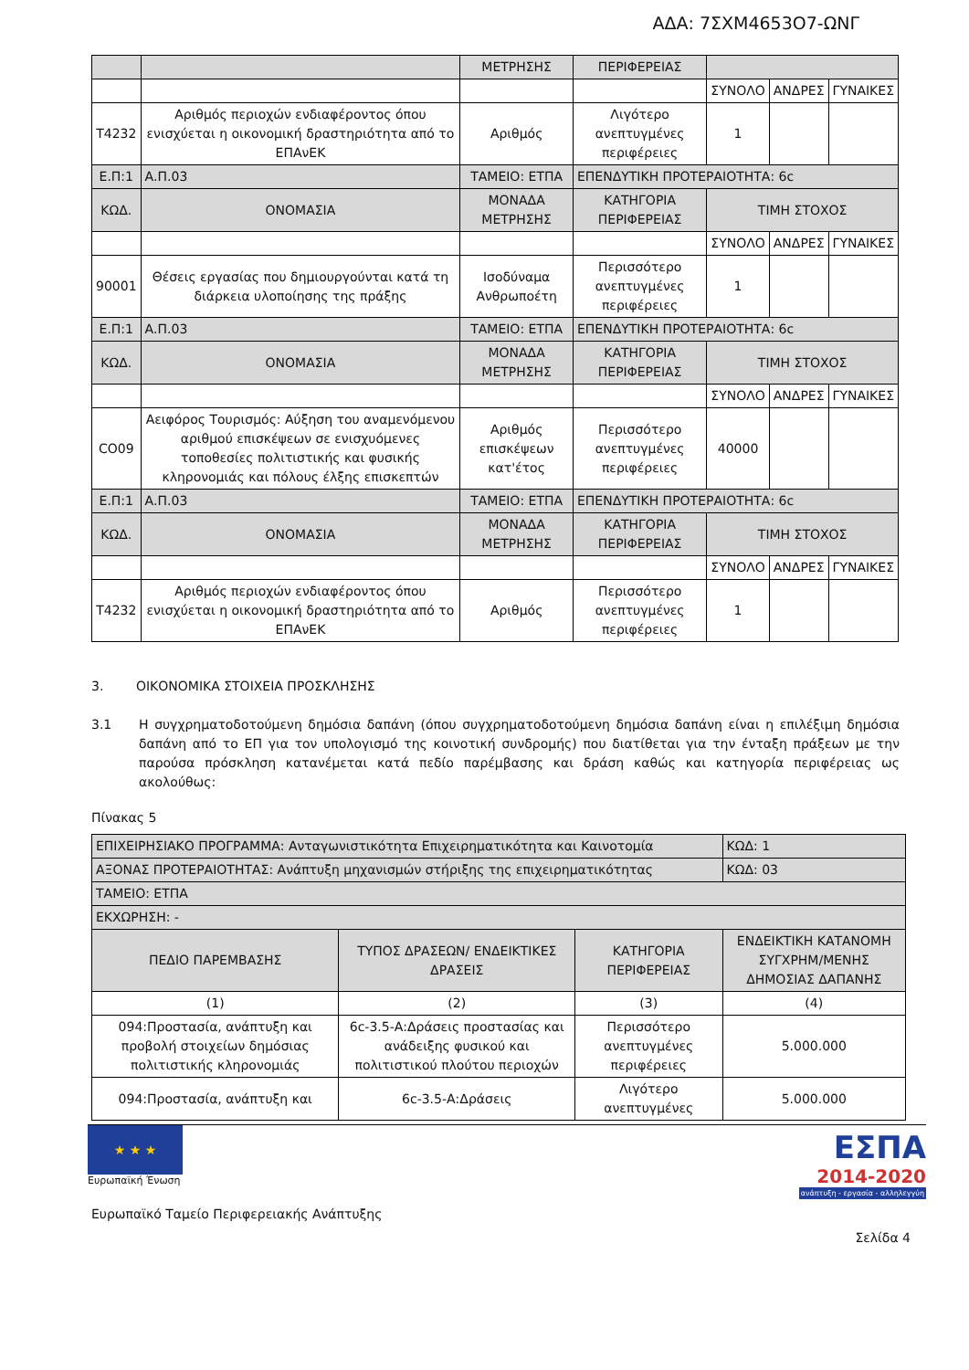ΑΔΑ: 7ΣΧΜ4653Ο7-ΩΝΓ
| | | ΜΕΤΡΗΣΗΣ | ΠΕΡΙΦΕΡΕΙΑΣ | | | |
| | | | | ΣΥΝΟΛΟ | ΑΝΔΡΕΣ | ΓΥΝΑΙΚΕΣ |
| Τ4232 | Αριθμός περιοχών ενδιαφέροντος όπου ενισχύεται η οικονομική δραστηριότητα από το ΕΠΑνΕΚ | Αριθμός | Λιγότερο ανεπτυγμένες περιφέρειες | 1 | | |
| Ε.Π:1 | Α.Π.03 | ΤΑΜΕΙΟ: ΕΤΠΑ | ΕΠΕΝΔΥΤΙΚΗ ΠΡΟΤΕΡΑΙΟΤΗΤΑ: 6c | | | |
| ΚΩΔ. | ΟΝΟΜΑΣΙΑ | ΜΟΝΑΔΑ ΜΕΤΡΗΣΗΣ | ΚΑΤΗΓΟΡΙΑ ΠΕΡΙΦΕΡΕΙΑΣ | ΤΙΜΗ ΣΤΟΧΟΣ | | |
| | | | | ΣΥΝΟΛΟ | ΑΝΔΡΕΣ | ΓΥΝΑΙΚΕΣ |
| 90001 | Θέσεις εργασίας που δημιουργούνται κατά τη διάρκεια υλοποίησης της πράξης | Ισοδύναμα Ανθρωποέτη | Περισσότερο ανεπτυγμένες περιφέρειες | 1 | | |
| Ε.Π:1 | Α.Π.03 | ΤΑΜΕΙΟ: ΕΤΠΑ | ΕΠΕΝΔΥΤΙΚΗ ΠΡΟΤΕΡΑΙΟΤΗΤΑ: 6c | | | |
| ΚΩΔ. | ΟΝΟΜΑΣΙΑ | ΜΟΝΑΔΑ ΜΕΤΡΗΣΗΣ | ΚΑΤΗΓΟΡΙΑ ΠΕΡΙΦΕΡΕΙΑΣ | ΤΙΜΗ ΣΤΟΧΟΣ | | |
| | | | | ΣΥΝΟΛΟ | ΑΝΔΡΕΣ | ΓΥΝΑΙΚΕΣ |
| CO09 | Αειφόρος Τουρισμός: Αύξηση του αναμενόμενου αριθμού επισκέψεων σε ενισχυόμενες τοποθεσίες πολιτιστικής και φυσικής κληρονομιάς και πόλους έλξης επισκεπτών | Αριθμός επισκέψεων κατ'έτος | Περισσότερο ανεπτυγμένες περιφέρειες | 40000 | | |
| Ε.Π:1 | Α.Π.03 | ΤΑΜΕΙΟ: ΕΤΠΑ | ΕΠΕΝΔΥΤΙΚΗ ΠΡΟΤΕΡΑΙΟΤΗΤΑ: 6c | | | |
| ΚΩΔ. | ΟΝΟΜΑΣΙΑ | ΜΟΝΑΔΑ ΜΕΤΡΗΣΗΣ | ΚΑΤΗΓΟΡΙΑ ΠΕΡΙΦΕΡΕΙΑΣ | ΤΙΜΗ ΣΤΟΧΟΣ | | |
| | | | | ΣΥΝΟΛΟ | ΑΝΔΡΕΣ | ΓΥΝΑΙΚΕΣ |
| Τ4232 | Αριθμός περιοχών ενδιαφέροντος όπου ενισχύεται η οικονομική δραστηριότητα από το ΕΠΑνΕΚ | Αριθμός | Περισσότερο ανεπτυγμένες περιφέρειες | 1 | | |
3. ΟΙΚΟΝΟΜΙΚΑ ΣΤΟΙΧΕΙΑ ΠΡΟΣΚΛΗΣΗΣ
3.1 Η συγχρηματοδοτούμενη δημόσια δαπάνη (όπου συγχρηματοδοτούμενη δημόσια δαπάνη είναι η επιλέξιμη δημόσια δαπάνη από το ΕΠ για τον υπολογισμό της κοινοτική συνδρομής) που διατίθεται για την ένταξη πράξεων με την παρούσα πρόσκληση κατανέμεται κατά πεδίο παρέμβασης και δράση καθώς και κατηγορία περιφέρειας ως ακολούθως:
Πίνακας 5
| ΕΠΙΧΕΙΡΗΣΙΑΚΟ ΠΡΟΓΡΑΜΜΑ: Ανταγωνιστικότητα Επιχειρηματικότητα και Καινοτομία | | | ΚΩΔ: 1 |
| ΑΞΟΝΑΣ ΠΡΟΤΕΡΑΙΟΤΗΤΑΣ: Ανάπτυξη μηχανισμών στήριξης της επιχειρηματικότητας | | | ΚΩΔ: 03 |
| ΤΑΜΕΙΟ: ΕΤΠΑ | | | |
| ΕΚΧΩΡΗΣΗ: - | | | |
| ΠΕΔΙΟ ΠΑΡΕΜΒΑΣΗΣ | ΤΥΠΟΣ ΔΡΑΣΕΩΝ/ ΕΝΔΕΙΚΤΙΚΕΣ ΔΡΑΣΕΙΣ | ΚΑΤΗΓΟΡΙΑ ΠΕΡΙΦΕΡΕΙΑΣ | ΕΝΔΕΙΚΤΙΚΗ ΚΑΤΑΝΟΜΗ ΣΥΓΧΡΗΜ/ΜΕΝΗΣ ΔΗΜΟΣΙΑΣ ΔΑΠΑΝΗΣ |
| (1) | (2) | (3) | (4) |
| 094:Προστασία, ανάπτυξη και προβολή στοιχείων δημόσιας πολιτιστικής κληρονομιάς | 6c-3.5-Α:Δράσεις προστασίας και ανάδειξης φυσικού και πολιτιστικού πλούτου περιοχών | Περισσότερο ανεπτυγμένες περιφέρειες | 5.000.000 |
| 094:Προστασία, ανάπτυξη και | 6c-3.5-Α:Δράσεις | Λιγότερο ανεπτυγμένες | 5.000.000 |
★ ★ ★
Ευρωπαϊκή Ένωση
ΕΣΠΑ
2014-2020
ανάπτυξη - εργασία - αλληλεγγύη
Ευρωπαϊκό Ταμείο Περιφερειακής Ανάπτυξης
Σελίδα 4